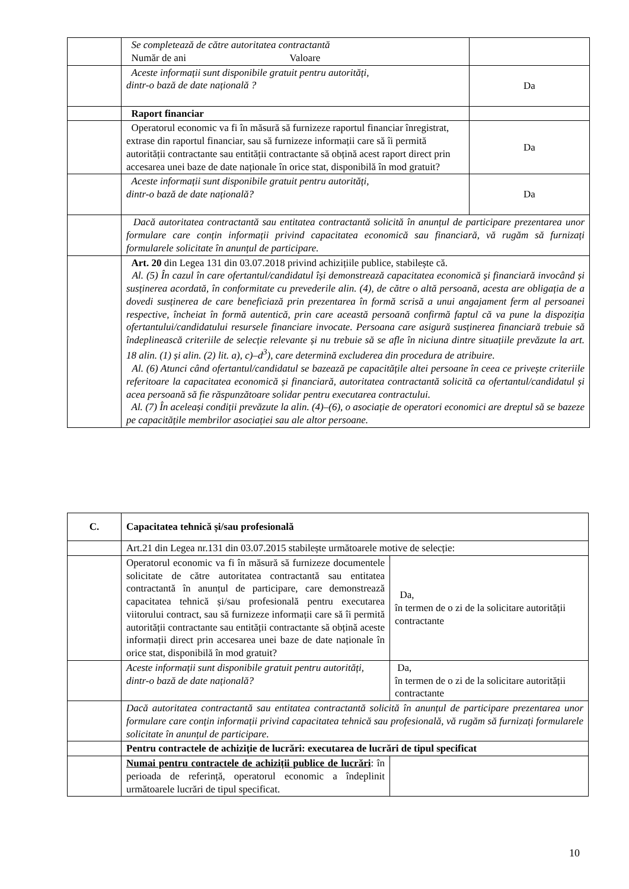| | Se completează de către autoritatea contractantă Număr de ani Valoare | |
| | Aceste informații sunt disponibile gratuit pentru autorități, dintr-o bază de date națională ? | Da |
| | Raport financiar | |
| | Operatorul economic va fi în măsură să furnizeze raportul financiar înregistrat, extrase din raportul financiar, sau să furnizeze informații care să îi permită autorității contractante sau entității contractante să obțină acest raport direct prin accesarea unei baze de date naționale în orice stat, disponibilă în mod gratuit? | Da |
| | Aceste informații sunt disponibile gratuit pentru autorități, dintr-o bază de date națională? | Da |
| | Dacă autoritatea contractantă sau entitatea contractantă solicită în anunțul de participare prezentarea unor formulare care conțin informații privind capacitatea economică sau financiară, vă rugăm să furnizați formularele solicitate în anunțul de participare. | |
| | Art. 20 din Legea 131 din 03.07.2018 privind achizițiile publice, stabilește că. Al. (5) În cazul în care ofertantul/candidatul își demonstrează capacitatea economică și financiară invocând și susținerea acordată, în conformitate cu prevederile alin. (4), de către o altă persoană, acesta are obligația de a dovedi susținerea de care beneficiază prin prezentarea în formă scrisă a unui angajament ferm al persoanei respective, încheiat în formă autentică, prin care această persoană confirmă faptul că va pune la dispoziția ofertantului/candidatului resursele financiare invocate. Persoana care asigură susținerea financiară trebuie să îndeplinească criteriile de selecție relevante și nu trebuie să se afle în niciuna dintre situațiile prevăzute la art. 18 alin. (1) și alin. (2) lit. a), c)–d<sup>3</sup>), care determină excluderea din procedura de atribuire. Al. (6) Atunci când ofertantul/candidatul se bazează pe capacitățile altei persoane în ceea ce privește criteriile referitoare la capacitatea economică și financiară, autoritatea contractantă solicită ca ofertantul/candidatul și acea persoană să fie răspunzătoare solidar pentru executarea contractului. Al. (7) În aceleași condiții prevăzute la alin. (4)–(6), o asociație de operatori economici are dreptul să se bazeze pe capacitățile membrilor asociației sau ale altor persoane. | |
| C. | Capacitatea tehnică și/sau profesională | |
| | Art.21 din Legea nr.131 din 03.07.2015 stabilește următoarele motive de selecție: | |
| | Operatorul economic va fi în măsură să furnizeze documentele solicitate de către autoritatea contractantă sau entitatea contractantă în anunțul de participare, care demonstrează capacitatea tehnică și/sau profesională pentru executarea viitorului contract, sau să furnizeze informații care să îi permită autorității contractante sau entității contractante să obțină aceste informații direct prin accesarea unei baze de date naționale în orice stat, disponibilă în mod gratuit? | Da, în termen de o zi de la solicitare autorității contractante |
| | Aceste informații sunt disponibile gratuit pentru autorități, dintr-o bază de date națională? | Da, în termen de o zi de la solicitare autorității contractante |
| | Dacă autoritatea contractantă sau entitatea contractantă solicită în anunțul de participare prezentarea unor formulare care conțin informații privind capacitatea tehnică sau profesională, vă rugăm să furnizați formularele solicitate în anunțul de participare. | |
| | Pentru contractele de achiziție de lucrări: executarea de lucrări de tipul specificat | |
| | Numai pentru contractele de achiziții publice de lucrări : în perioada de referință, operatorul economic a îndeplinit următoarele lucrări de tipul specificat. | |
10